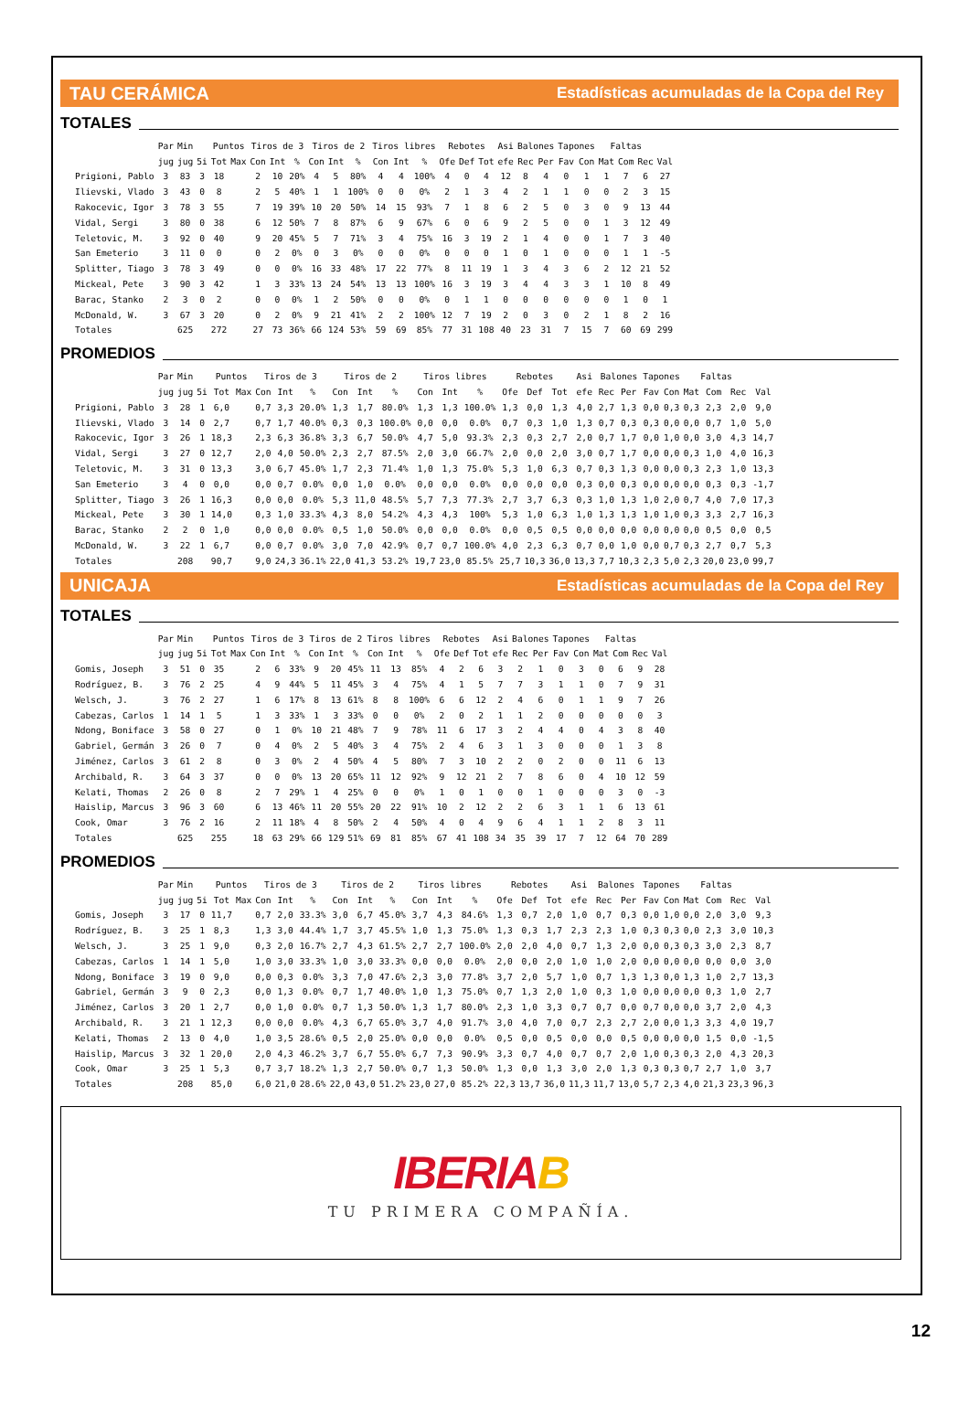TAU CERÁMICA Estadísticas acumuladas de la Copa del Rey
TOTALES
| | Par | Min | | Puntos | | Tiros de 3 | | | Tiros de 2 | | | Tiros libres | | | Rebotes | | | Asi | Balones | | Tapones | | Faltas | | | |
| --- | --- | --- | --- | --- | --- | --- | --- | --- | --- | --- | --- | --- | --- | --- | --- | --- | --- | --- | --- | --- | --- | --- | --- | --- | --- | --- |
| | jug | jug | 5i | Tot | Max | Con | Int | % | Con | Int | % | Con | Int | % | Ofe | Def | Tot | efe | Rec | Per | Fav | Con | Mat | Com | Rec | Val |
| Prigioni, Pablo | 3 | 83 | 3 | 18 | | 2 | 10 | 20% | 4 | 5 | 80% | 4 | 4 | 100% | 4 | 0 | 4 | 12 | 8 | 4 | 0 | 1 | 1 | 7 | 6 | 27 |
| Ilievski, Vlado | 3 | 43 | 0 | 8 | | 2 | 5 | 40% | 1 | 1 | 100% | 0 | 0 | 0% | 2 | 1 | 3 | 4 | 2 | 1 | 1 | 0 | 0 | 2 | 3 | 15 |
| Rakocevic, Igor | 3 | 78 | 3 | 55 | | 7 | 19 | 39% | 10 | 20 | 50% | 14 | 15 | 93% | 7 | 1 | 8 | 6 | 2 | 5 | 0 | 3 | 0 | 9 | 13 | 44 |
| Vidal, Sergi | 3 | 80 | 0 | 38 | | 6 | 12 | 50% | 7 | 8 | 87% | 6 | 9 | 67% | 6 | 0 | 6 | 9 | 2 | 5 | 0 | 0 | 1 | 3 | 12 | 49 |
| Teletovic, M. | 3 | 92 | 0 | 40 | | 9 | 20 | 45% | 5 | 7 | 71% | 3 | 4 | 75% | 16 | 3 | 19 | 2 | 1 | 4 | 0 | 0 | 1 | 7 | 3 | 40 |
| San Emeterio | 3 | 11 | 0 | 0 | | 0 | 2 | 0% | 0 | 3 | 0% | 0 | 0 | 0% | 0 | 0 | 0 | 1 | 0 | 1 | 0 | 0 | 0 | 1 | 1 | -5 |
| Splitter, Tiago | 3 | 78 | 3 | 49 | | 0 | 0 | 0% | 16 | 33 | 48% | 17 | 22 | 77% | 8 | 11 | 19 | 1 | 3 | 4 | 3 | 6 | 2 | 12 | 21 | 52 |
| Mickeal, Pete | 3 | 90 | 3 | 42 | | 1 | 3 | 33% | 13 | 24 | 54% | 13 | 13 | 100% | 16 | 3 | 19 | 3 | 4 | 4 | 3 | 3 | 1 | 10 | 8 | 49 |
| Barac, Stanko | 2 | 3 | 0 | 2 | | 0 | 0 | 0% | 1 | 2 | 50% | 0 | 0 | 0% | 0 | 1 | 1 | 0 | 0 | 0 | 0 | 0 | 0 | 1 | 0 | 1 |
| McDonald, W. | 3 | 67 | 3 | 20 | | 0 | 2 | 0% | 9 | 21 | 41% | 2 | 2 | 100% | 12 | 7 | 19 | 2 | 0 | 3 | 0 | 2 | 1 | 8 | 2 | 16 |
| Totales | | 625 | | 272 | | 27 | 73 | 36% | 66 | 124 | 53% | 59 | 69 | 85% | 77 | 31 | 108 | 40 | 23 | 31 | 7 | 15 | 7 | 60 | 69 | 299 |
PROMEDIOS
| | Par | Min | | Puntos | | Tiros de 3 | | | Tiros de 2 | | | Tiros libres | | | Rebotes | | | Asi | Balones | | Tapones | | Faltas | | | |
| --- | --- | --- | --- | --- | --- | --- | --- | --- | --- | --- | --- | --- | --- | --- | --- | --- | --- | --- | --- | --- | --- | --- | --- | --- | --- | --- |
| | jug | jug | 5i | Tot | Max | Con | Int | % | Con | Int | % | Con | Int | % | Ofe | Def | Tot | efe | Rec | Per | Fav | Con | Mat | Com | Rec | Val |
| Prigioni, Pablo | 3 | 28 | 1 | 6,0 | | 0,7 | 3,3 | 20.0% | 1,3 | 1,7 | 80.0% | 1,3 | 1,3 | 100.0% | 1,3 | 0,0 | 1,3 | 4,0 | 2,7 | 1,3 | 0,0 | 0,3 | 0,3 | 2,3 | 2,0 | 9,0 |
| Ilievski, Vlado | 3 | 14 | 0 | 2,7 | | 0,7 | 1,7 | 40.0% | 0,3 | 0,3 | 100.0% | 0,0 | 0,0 | 0.0% | 0,7 | 0,3 | 1,0 | 1,3 | 0,7 | 0,3 | 0,3 | 0,0 | 0,0 | 0,7 | 1,0 | 5,0 |
| Rakocevic, Igor | 3 | 26 | 1 | 18,3 | | 2,3 | 6,3 | 36.8% | 3,3 | 6,7 | 50.0% | 4,7 | 5,0 | 93.3% | 2,3 | 0,3 | 2,7 | 2,0 | 0,7 | 1,7 | 0,0 | 1,0 | 0,0 | 3,0 | 4,3 | 14,7 |
| Vidal, Sergi | 3 | 27 | 0 | 12,7 | | 2,0 | 4,0 | 50.0% | 2,3 | 2,7 | 87.5% | 2,0 | 3,0 | 66.7% | 2,0 | 0,0 | 2,0 | 3,0 | 0,7 | 1,7 | 0,0 | 0,0 | 0,3 | 1,0 | 4,0 | 16,3 |
| Teletovic, M. | 3 | 31 | 0 | 13,3 | | 3,0 | 6,7 | 45.0% | 1,7 | 2,3 | 71.4% | 1,0 | 1,3 | 75.0% | 5,3 | 1,0 | 6,3 | 0,7 | 0,3 | 1,3 | 0,0 | 0,0 | 0,3 | 2,3 | 1,0 | 13,3 |
| San Emeterio | 3 | 4 | 0 | 0,0 | | 0,0 | 0,7 | 0.0% | 0,0 | 1,0 | 0.0% | 0,0 | 0,0 | 0.0% | 0,0 | 0,0 | 0,0 | 0,3 | 0,0 | 0,3 | 0,0 | 0,0 | 0,0 | 0,3 | 0,3 | -1,7 |
| Splitter, Tiago | 3 | 26 | 1 | 16,3 | | 0,0 | 0,0 | 0.0% | 5,3 | 11,0 | 48.5% | 5,7 | 7,3 | 77.3% | 2,7 | 3,7 | 6,3 | 0,3 | 1,0 | 1,3 | 1,0 | 2,0 | 0,7 | 4,0 | 7,0 | 17,3 |
| Mickeal, Pete | 3 | 30 | 1 | 14,0 | | 0,3 | 1,0 | 33.3% | 4,3 | 8,0 | 54.2% | 4,3 | 4,3 | 100% | 5,3 | 1,0 | 6,3 | 1,0 | 1,3 | 1,3 | 1,0 | 1,0 | 0,3 | 3,3 | 2,7 | 16,3 |
| Barac, Stanko | 2 | 2 | 0 | 1,0 | | 0,0 | 0,0 | 0.0% | 0,5 | 1,0 | 50.0% | 0,0 | 0,0 | 0.0% | 0,0 | 0,5 | 0,5 | 0,0 | 0,0 | 0,0 | 0,0 | 0,0 | 0,0 | 0,5 | 0,0 | 0,5 |
| McDonald, W. | 3 | 22 | 1 | 6,7 | | 0,0 | 0,7 | 0.0% | 3,0 | 7,0 | 42.9% | 0,7 | 0,7 | 100.0% | 4,0 | 2,3 | 6,3 | 0,7 | 0,0 | 1,0 | 0,0 | 0,7 | 0,3 | 2,7 | 0,7 | 5,3 |
| Totales | | 208 | | 90,7 | | 9,0 | 24,3 | 36.1% | 22,0 | 41,3 | 53.2% | 19,7 | 23,0 | 85.5% | 25,7 | 10,3 | 36,0 | 13,3 | 7,7 | 10,3 | 2,3 | 5,0 | 2,3 | 20,0 | 23,0 | 99,7 |
UNICAJA Estadísticas acumuladas de la Copa del Rey
TOTALES
| | Par | Min | | Puntos | | Tiros de 3 | | | Tiros de 2 | | | Tiros libres | | | Rebotes | | | Asi | Balones | | Tapones | | Faltas | | | |
| --- | --- | --- | --- | --- | --- | --- | --- | --- | --- | --- | --- | --- | --- | --- | --- | --- | --- | --- | --- | --- | --- | --- | --- | --- | --- | --- |
| | jug | jug | 5i | Tot | Max | Con | Int | % | Con | Int | % | Con | Int | % | Ofe | Def | Tot | efe | Rec | Per | Fav | Con | Mat | Com | Rec | Val |
| Gomis, Joseph | 3 | 51 | 0 | 35 | | 2 | 6 | 33% | 9 | 20 | 45% | 11 | 13 | 85% | 4 | 2 | 6 | 3 | 2 | 1 | 0 | 3 | 0 | 6 | 9 | 28 |
| Rodríguez, B. | 3 | 76 | 2 | 25 | | 4 | 9 | 44% | 5 | 11 | 45% | 3 | 4 | 75% | 4 | 1 | 5 | 7 | 7 | 3 | 1 | 1 | 0 | 7 | 9 | 31 |
| Welsch, J. | 3 | 76 | 2 | 27 | | 1 | 6 | 17% | 8 | 13 | 61% | 8 | 8 | 100% | 6 | 6 | 12 | 2 | 4 | 6 | 0 | 1 | 1 | 9 | 7 | 26 |
| Cabezas, Carlos | 1 | 14 | 1 | 5 | | 1 | 3 | 33% | 1 | 3 | 33% | 0 | 0 | 0% | 2 | 0 | 2 | 1 | 1 | 2 | 0 | 0 | 0 | 0 | 0 | 3 |
| Ndong, Boniface | 3 | 58 | 0 | 27 | | 0 | 1 | 0% | 10 | 21 | 48% | 7 | 9 | 78% | 11 | 6 | 17 | 3 | 2 | 4 | 4 | 0 | 4 | 3 | 8 | 40 |
| Gabriel, Germán | 3 | 26 | 0 | 7 | | 0 | 4 | 0% | 2 | 5 | 40% | 3 | 4 | 75% | 2 | 4 | 6 | 3 | 1 | 3 | 0 | 0 | 0 | 1 | 3 | 8 |
| Jiménez, Carlos | 3 | 61 | 2 | 8 | | 0 | 3 | 0% | 2 | 4 | 50% | 4 | 5 | 80% | 7 | 3 | 10 | 2 | 2 | 0 | 2 | 0 | 0 | 11 | 6 | 13 |
| Archibald, R. | 3 | 64 | 3 | 37 | | 0 | 0 | 0% | 13 | 20 | 65% | 11 | 12 | 92% | 9 | 12 | 21 | 2 | 7 | 8 | 6 | 0 | 4 | 10 | 12 | 59 |
| Kelati, Thomas | 2 | 26 | 0 | 8 | | 2 | 7 | 29% | 1 | 4 | 25% | 0 | 0 | 0% | 1 | 0 | 1 | 0 | 0 | 1 | 0 | 0 | 0 | 3 | 0 | -3 |
| Haislip, Marcus | 3 | 96 | 3 | 60 | | 6 | 13 | 46% | 11 | 20 | 55% | 20 | 22 | 91% | 10 | 2 | 12 | 2 | 2 | 6 | 3 | 1 | 1 | 6 | 13 | 61 |
| Cook, Omar | 3 | 76 | 2 | 16 | | 2 | 11 | 18% | 4 | 8 | 50% | 2 | 4 | 50% | 4 | 0 | 4 | 9 | 6 | 4 | 1 | 1 | 2 | 8 | 3 | 11 |
| Totales | | 625 | | 255 | | 18 | 63 | 29% | 66 | 129 | 51% | 69 | 81 | 85% | 67 | 41 | 108 | 34 | 35 | 39 | 17 | 7 | 12 | 64 | 70 | 289 |
PROMEDIOS
| | Par | Min | | Puntos | | Tiros de 3 | | | Tiros de 2 | | | Tiros libres | | | Rebotes | | | Asi | Balones | | Tapones | | Faltas | | | |
| --- | --- | --- | --- | --- | --- | --- | --- | --- | --- | --- | --- | --- | --- | --- | --- | --- | --- | --- | --- | --- | --- | --- | --- | --- | --- | --- |
| | jug | jug | 5i | Tot | Max | Con | Int | % | Con | Int | % | Con | Int | % | Ofe | Def | Tot | efe | Rec | Per | Fav | Con | Mat | Com | Rec | Val |
| Gomis, Joseph | 3 | 17 | 0 | 11,7 | | 0,7 | 2,0 | 33.3% | 3,0 | 6,7 | 45.0% | 3,7 | 4,3 | 84.6% | 1,3 | 0,7 | 2,0 | 1,0 | 0,7 | 0,3 | 0,0 | 1,0 | 0,0 | 2,0 | 3,0 | 9,3 |
| Rodríguez, B. | 3 | 25 | 1 | 8,3 | | 1,3 | 3,0 | 44.4% | 1,7 | 3,7 | 45.5% | 1,0 | 1,3 | 75.0% | 1,3 | 0,3 | 1,7 | 2,3 | 2,3 | 1,0 | 0,3 | 0,3 | 0,0 | 2,3 | 3,0 | 10,3 |
| Welsch, J. | 3 | 25 | 1 | 9,0 | | 0,3 | 2,0 | 16.7% | 2,7 | 4,3 | 61.5% | 2,7 | 2,7 | 100.0% | 2,0 | 2,0 | 4,0 | 0,7 | 1,3 | 2,0 | 0,0 | 0,3 | 0,3 | 3,0 | 2,3 | 8,7 |
| Cabezas, Carlos | 1 | 14 | 1 | 5,0 | | 1,0 | 3,0 | 33.3% | 1,0 | 3,0 | 33.3% | 0,0 | 0,0 | 0.0% | 2,0 | 0,0 | 2,0 | 1,0 | 1,0 | 2,0 | 0,0 | 0,0 | 0,0 | 0,0 | 0,0 | 3,0 |
| Ndong, Boniface | 3 | 19 | 0 | 9,0 | | 0,0 | 0,3 | 0.0% | 3,3 | 7,0 | 47.6% | 2,3 | 3,0 | 77.8% | 3,7 | 2,0 | 5,7 | 1,0 | 0,7 | 1,3 | 1,3 | 0,0 | 1,3 | 1,0 | 2,7 | 13,3 |
| Gabriel, Germán | 3 | 9 | 0 | 2,3 | | 0,0 | 1,3 | 0.0% | 0,7 | 1,7 | 40.0% | 1,0 | 1,3 | 75.0% | 0,7 | 1,3 | 2,0 | 1,0 | 0,3 | 1,0 | 0,0 | 0,0 | 0,0 | 0,3 | 1,0 | 2,7 |
| Jiménez, Carlos | 3 | 20 | 1 | 2,7 | | 0,0 | 1,0 | 0.0% | 0,7 | 1,3 | 50.0% | 1,3 | 1,7 | 80.0% | 2,3 | 1,0 | 3,3 | 0,7 | 0,7 | 0,0 | 0,7 | 0,0 | 0,0 | 3,7 | 2,0 | 4,3 |
| Archibald, R. | 3 | 21 | 1 | 12,3 | | 0,0 | 0,0 | 0.0% | 4,3 | 6,7 | 65.0% | 3,7 | 4,0 | 91.7% | 3,0 | 4,0 | 7,0 | 0,7 | 2,3 | 2,7 | 2,0 | 0,0 | 1,3 | 3,3 | 4,0 | 19,7 |
| Kelati, Thomas | 2 | 13 | 0 | 4,0 | | 1,0 | 3,5 | 28.6% | 0,5 | 2,0 | 25.0% | 0,0 | 0,0 | 0.0% | 0,5 | 0,0 | 0,5 | 0,0 | 0,0 | 0,5 | 0,0 | 0,0 | 0,0 | 1,5 | 0,0 | -1,5 |
| Haislip, Marcus | 3 | 32 | 1 | 20,0 | | 2,0 | 4,3 | 46.2% | 3,7 | 6,7 | 55.0% | 6,7 | 7,3 | 90.9% | 3,3 | 0,7 | 4,0 | 0,7 | 0,7 | 2,0 | 1,0 | 0,3 | 0,3 | 2,0 | 4,3 | 20,3 |
| Cook, Omar | 3 | 25 | 1 | 5,3 | | 0,7 | 3,7 | 18.2% | 1,3 | 2,7 | 50.0% | 0,7 | 1,3 | 50.0% | 1,3 | 0,0 | 1,3 | 3,0 | 2,0 | 1,3 | 0,3 | 0,3 | 0,7 | 2,7 | 1,0 | 3,7 |
| Totales | | 208 | | 85,0 | | 6,0 | 21,0 | 28.6% | 22,0 | 43,0 | 51.2% | 23,0 | 27,0 | 85.2% | 22,3 | 13,7 | 36,0 | 11,3 | 11,7 | 13,0 | 5,7 | 2,3 | 4,0 | 21,3 | 23,3 | 96,3 |
IBERIAB
TU PRIMERA COMPAÑÍA.
12